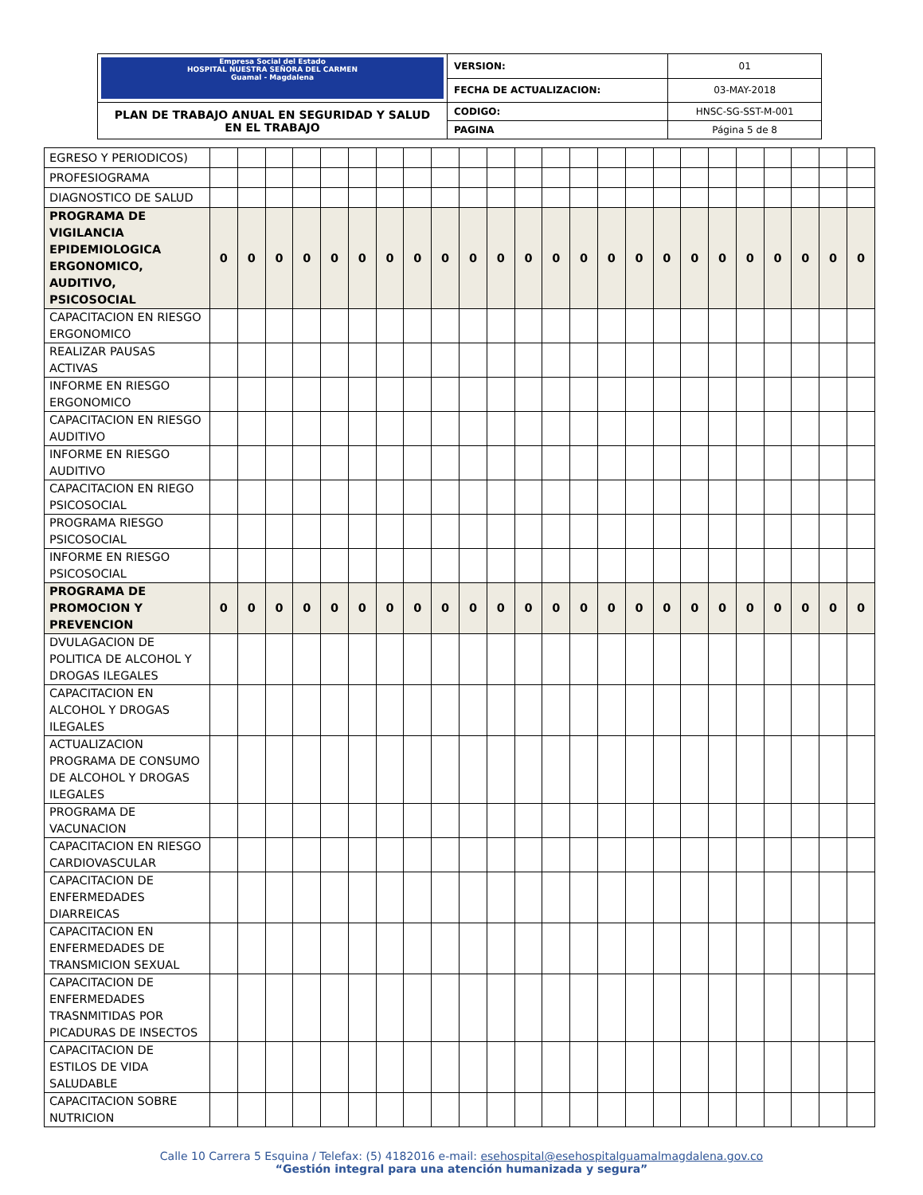| Empresa Social del Estado HOSPITAL NUESTRA SEÑORA DEL CARMEN Guamal - Magdalena | VERSION: | 01 |
| | FECHA DE ACTUALIZACION: | 03-MAY-2018 |
| PLAN DE TRABAJO ANUAL EN SEGURIDAD Y SALUD EN EL TRABAJO | CODIGO: | HNSC-SG-SST-M-001 |
| | PAGINA | Página 5 de 8 |
| EGRESO Y PERIODICOS) | | | | | | | | | | | | | | | | | | | | | | | | |
| PROFESIOGRAMA | | | | | | | | | | | | | | | | | | | | | | | | |
| DIAGNOSTICO DE SALUD | | | | | | | | | | | | | | | | | | | | | | | | |
| PROGRAMA DE VIGILANCIA EPIDEMIOLOGICA ERGONOMICO, AUDITIVO, PSICOSOCIAL | 0 | 0 | 0 | 0 | 0 | 0 | 0 | 0 | 0 | 0 | 0 | 0 | 0 | 0 | 0 | 0 | 0 | 0 | 0 | 0 | 0 | 0 | 0 | 0 |
| CAPACITACION EN RIESGO ERGONOMICO | | | | | | | | | | | | | | | | | | | | | | | | |
| REALIZAR PAUSAS ACTIVAS | | | | | | | | | | | | | | | | | | | | | | | | |
| INFORME EN RIESGO ERGONOMICO | | | | | | | | | | | | | | | | | | | | | | | | |
| CAPACITACION EN RIESGO AUDITIVO | | | | | | | | | | | | | | | | | | | | | | | | |
| INFORME EN RIESGO AUDITIVO | | | | | | | | | | | | | | | | | | | | | | | | |
| CAPACITACION EN RIEGO PSICOSOCIAL | | | | | | | | | | | | | | | | | | | | | | | | |
| PROGRAMA RIESGO PSICOSOCIAL | | | | | | | | | | | | | | | | | | | | | | | | |
| INFORME EN RIESGO PSICOSOCIAL | | | | | | | | | | | | | | | | | | | | | | | | |
| PROGRAMA DE PROMOCION Y PREVENCION | 0 | 0 | 0 | 0 | 0 | 0 | 0 | 0 | 0 | 0 | 0 | 0 | 0 | 0 | 0 | 0 | 0 | 0 | 0 | 0 | 0 | 0 | 0 | 0 |
| DVULAGACION DE POLITICA DE ALCOHOL Y DROGAS ILEGALES | | | | | | | | | | | | | | | | | | | | | | | | |
| CAPACITACION EN ALCOHOL Y DROGAS ILEGALES | | | | | | | | | | | | | | | | | | | | | | | | |
| ACTUALIZACION PROGRAMA DE CONSUMO DE ALCOHOL Y DROGAS ILEGALES | | | | | | | | | | | | | | | | | | | | | | | | |
| PROGRAMA DE VACUNACION | | | | | | | | | | | | | | | | | | | | | | | | |
| CAPACITACION EN RIESGO CARDIOVASCULAR | | | | | | | | | | | | | | | | | | | | | | | | |
| CAPACITACION DE ENFERMEDADES DIARREICAS | | | | | | | | | | | | | | | | | | | | | | | | |
| CAPACITACION EN ENFERMEDADES DE TRANSMICION SEXUAL | | | | | | | | | | | | | | | | | | | | | | | | |
| CAPACITACION DE ENFERMEDADES TRASNMITIDAS POR PICADURAS DE INSECTOS | | | | | | | | | | | | | | | | | | | | | | | | |
| CAPACITACION DE ESTILOS DE VIDA SALUDABLE | | | | | | | | | | | | | | | | | | | | | | | | |
| CAPACITACION SOBRE NUTRICION | | | | | | | | | | | | | | | | | | | | | | | | |
Calle 10 Carrera 5 Esquina / Telefax: (5) 4182016 e-mail: esehospital@esehospitalguamalmagdalena.gov.co
“Gestión integral para una atención humanizada y segura”